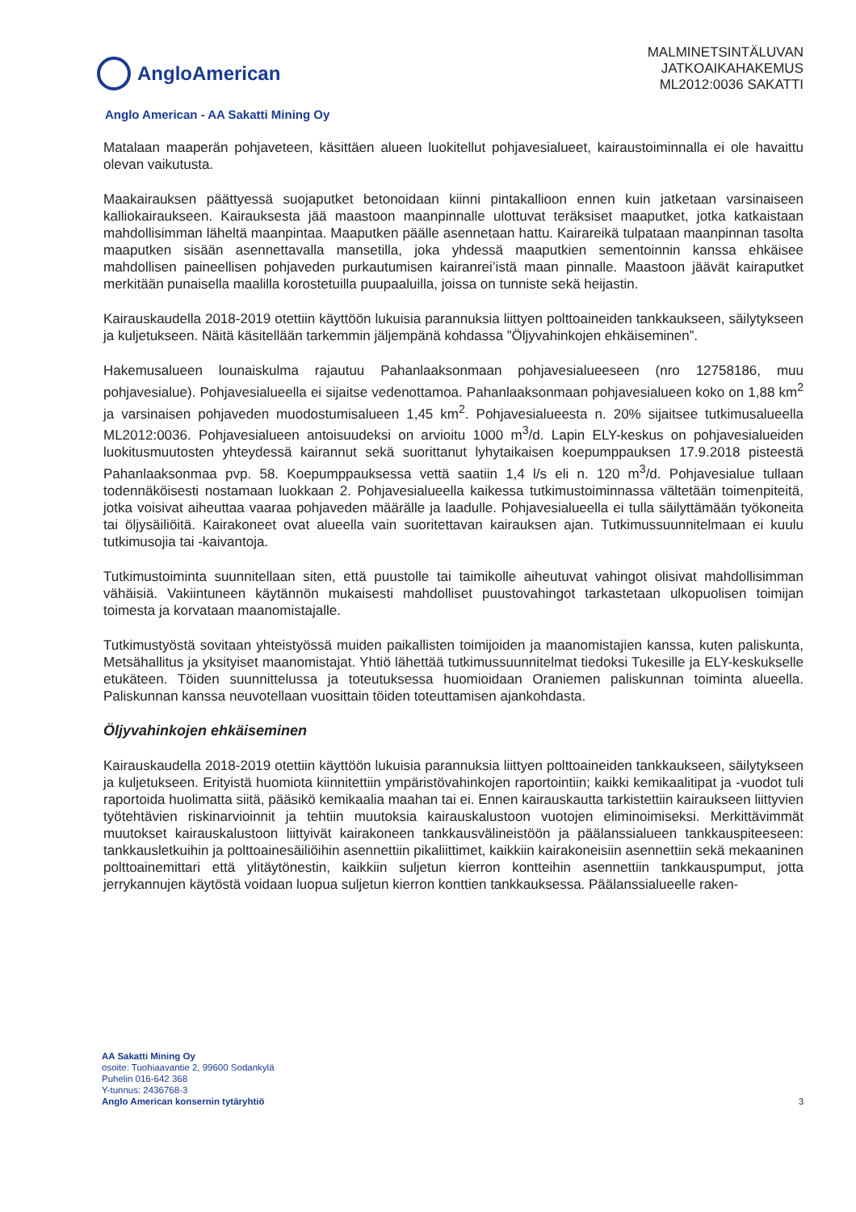AngloAmerican
MALMINETSINTÄLUVAN
JATKOAIKAHAKEMUS
ML2012:0036 SAKATTI
Anglo American - AA Sakatti Mining Oy
Matalaan maaperän pohjaveteen, käsittäen alueen luokitellut pohjavesialueet, kairaustoiminnalla ei ole havaittu olevan vaikutusta.
Maakairauksen päättyessä suojaputket betonoidaan kiinni pintakallioon ennen kuin jatketaan varsinaiseen kalliokairaukseen. Kairauksesta jää maastoon maanpinnalle ulottuvat teräksiset maaputket, jotka katkaistaan mahdollisimman läheltä maanpintaa. Maaputken päälle asennetaan hattu. Kairareikä tulpataan maanpinnan tasolta maaputken sisään asennettavalla mansetilla, joka yhdessä maaputkien sementoinnin kanssa ehkäisee mahdollisen paineellisen pohjaveden purkautumisen kairanrei’istä maan pinnalle. Maastoon jäävät kairaputket merkitään punaisella maalilla korostetuilla puupaaluilla, joissa on tunniste sekä heijastin.
Kairauskaudella 2018-2019 otettiin käyttöön lukuisia parannuksia liittyen polttoaineiden tankkaukseen, säilytykseen ja kuljetukseen. Näitä käsitellään tarkemmin jäljempänä kohdassa ”Öljyvahinkojen ehkäiseminen”.
Hakemusalueen lounaiskulma rajautuu Pahanlaaksonmaan pohjavesialueeseen (nro 12758186, muu pohjavesialue). Pohjavesialueella ei sijaitse vedenottamoa. Pahanlaaksonmaan pohjavesialueen koko on 1,88 km<sup>2</sup> ja varsinaisen pohjaveden muodostumisalueen 1,45 km<sup>2</sup>. Pohjavesialueesta n. 20% sijaitsee tutkimusalueella ML2012:0036. Pohjavesialueen antoisuudeksi on arvioitu 1000 m<sup>3</sup>/d. Lapin ELY-keskus on pohjavesialueiden luokitusmuutosten yhteydessä kairannut sekä suorittanut lyhytaikaisen koepumppauksen 17.9.2018 pisteestä Pahanlaaksonmaa pvp. 58. Koepumppauksessa vettä saatiin 1,4 l/s eli n. 120 m<sup>3</sup>/d. Pohjavesialue tullaan todennäköisesti nostamaan luokkaan 2. Pohjavesialueella kaikessa tutkimustoiminnassa vältetään toimenpiteitä, jotka voisivat aiheuttaa vaaraa pohjaveden määrälle ja laadulle. Pohjavesialueella ei tulla säilyttämään työkoneita tai öljysäiliöitä. Kairakoneet ovat alueella vain suoritettavan kairauksen ajan. Tutkimussuunnitelmaan ei kuulu tutkimusojia tai -kaivantoja.
Tutkimustoiminta suunnitellaan siten, että puustolle tai taimikolle aiheutuvat vahingot olisivat mahdollisimman vähäisiä. Vakiintuneen käytännön mukaisesti mahdolliset puustovahingot tarkastetaan ulkopuolisen toimijan toimesta ja korvataan maanomistajalle.
Tutkimustyöstä sovitaan yhteistyössä muiden paikallisten toimijoiden ja maanomistajien kanssa, kuten paliskunta, Metsähallitus ja yksityiset maanomistajat. Yhtiö lähettää tutkimussuunnitelmat tiedoksi Tukesille ja ELY-keskukselle etukäteen. Töiden suunnittelussa ja toteutuksessa huomioidaan Oraniemen paliskunnan toiminta alueella. Paliskunnan kanssa neuvotellaan vuosittain töiden toteuttamisen ajankohdasta.
Öljyvahinkojen ehkäiseminen
Kairauskaudella 2018-2019 otettiin käyttöön lukuisia parannuksia liittyen polttoaineiden tankkaukseen, säilytykseen ja kuljetukseen. Erityistä huomiota kiinnitettiin ympäristövahinkojen raportointiin; kaikki kemikaalitipat ja -vuodot tuli raportoida huolimatta siitä, pääsikö kemikaalia maahan tai ei. Ennen kairauskautta tarkistettiin kairaukseen liittyvien työtehtävien riskinarvioinnit ja tehtiin muutoksia kairauskalustoon vuotojen eliminoimiseksi. Merkittävimmät muutokset kairauskalustoon liittyivät kairakoneen tankkausvälineistöön ja päälanssialueen tankkauspiteeseen: tankkausletkuihin ja polttoainesäiliöihin asennettiin pikaliittimet, kaikkiin kairakoneisiin asennettiin sekä mekaaninen polttoainemittari että ylitäytönestin, kaikkiin suljetun kierron kontteihin asennettiin tankkauspumput, jotta jerrykannujen käytöstä voidaan luopua suljetun kierron konttien tankkauksessa. Päälanssialueelle raken-
AA Sakatti Mining Oy
osoite: Tuohiaavantie 2, 99600 Sodankylä
Puhelin 016-642 368
Y-tunnus: 2436768-3
Anglo American konsernin tytäryhtiö
3